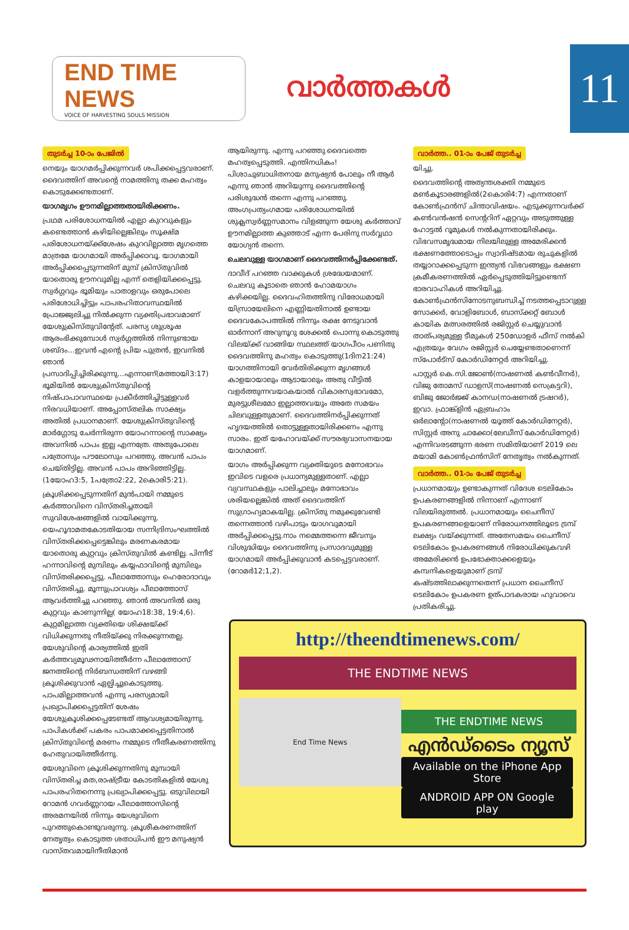END TIME NEWS
VOICE OF HARVESTING SOULS MISSION
വാർത്തകൾ
11
തുടർച്ച 10-ാം പേജിൽ
നെയും യാഗമർപ്പിക്കുന്നവർ ശപിക്കപ്പെട്ടവരാണ്. ദൈവത്തിന് അവന്റെ നാമത്തിനു തക്ക മഹത്വം കൊടുക്കേണ്ടതാണ്.
യാഗമൃഗം ഊനമില്ലാത്തതായിരിക്കണം.
പ്രഥമ പരിശോധനയിൽ എല്ലാ കുറവുകളും കണ്ടെത്താൻ കഴിയില്ലെങ്കിലും സൂക്ഷ്മ പരിശോധനയ്ക്ക്ശേഷം കുറവില്ലാത്ത മൃഗത്തെ മാത്രമേ യാഗമായി അർപ്പിക്കാവൂ. യാഗമായി അർപ്പിക്കപ്പെടുന്നതിന് മുമ്പ് ക്രിസ്തുവിൽ യാതൊരു ഊനവുമില്ല എന്ന് തെളിയിക്കപ്പെട്ടു. സ്വർഗ്ഗവും ഭൂമിയും പാതാളവും ഒരുപോലെ പരിശോധിച്ചിട്ടും പാപരഹിതാവസ്ഥയിൽ പ്രോജ്ജ്വലിച്ചു നിൽക്കുന്ന വ്യക്തിപ്രഭാവമാണ് യേശുക്രിസ്തുവിന്റേത്. പരസ്യ ശുശ്രൂഷ ആരംഭിക്കുമ്പോൾ സ്വർഗ്ഗത്തിൽ നിന്നുണ്ടായ ശബ്ദം...ഇവൻ എന്റെ പ്രിയ പുത്രൻ, ഇവനിൽ ഞാൻ പ്രസാദിപ്പിച്ചിരിക്കുന്നു...എന്നാണ്(മത്തായി3:17) ഭൂമിയിൽ യേശുക്രിസ്തുവിന്റെ നിഷ്പാപാവസ്ഥയെ പ്രകീർത്തിച്ചിട്ടുള്ളവർ നിരവധിയാണ്. അപ്പോസ്തലിക സാക്ഷ്യം അതിൽ പ്രധാനമാണ്. യേശുക്രിസ്തുവിന്റെ മാർഗ്ഗോടു ചേർന്നിരുന്ന യോഹന്നാന്റെ സാക്ഷ്യം അവനിൽ പാപം ഇല്ല എന്നത്രേ. അതുപോലെ പത്രോസും പൗലോസും പറഞ്ഞു. അവൻ പാപം ചെയ്തിട്ടില്ല. അവൻ പാപം അറിഞ്ഞിട്ടില്ല.(1യോഹ3:5, 1പത്രോ2:22, 2കൊരി5:21).
ക്രൂശിക്കപ്പെടുന്നതിന് മുൻപായി നമ്മുടെ കർത്താവിനെ വിസ്തരിച്ചതായി സുവിശേഷങ്ങളിൽ വായിക്കുന്നു. യെഹൂദാമതകോടതിയായ സന്നിദ്രിസംഘത്തിൽ വിസ്തരിക്കപ്പെട്ടെങ്കിലും മരണകരമായ യാതൊരു കുറ്റവും ക്രിസ്തുവിൽ കണ്ടില്ല. പിന്നീട് ഹന്നാവിന്റെ മുമ്പിലും കയ്യഫാവിന്റെ മുമ്പിലും വിസ്തരിക്കപ്പെട്ടു. പീലാത്തോസും ഹെരോദാവും വിസ്തരിച്ചു. മൂന്നുപ്രാവശ്യം പീലാത്തോസ് ആവർത്തിച്ചു പറഞ്ഞു. ഞാൻ അവനിൽ ഒരു കുറ്റവും കാണുന്നില്ല( യോഹ18:38, 19:4,6). കുറ്റമില്ലാത്ത വ്യക്തിയെ ശിക്ഷയ്ക്ക് വിധിക്കുന്നതു നീതിയ്ക്കു നിരക്കുന്നതല്ല. യേശുവിന്റെ കാര്യത്തിൽ ഇതി കർത്തവ്യമൂഢനായിത്തീർന്ന പീലാത്തോസ് ജനത്തിന്റെ നിർബന്ധത്തിന് വഴങ്ങി ക്രൂശിക്കുവാൻ ഏല്പിച്ചുകൊടുത്തു. പാപമില്ലാത്തവൻ എന്നു പരസ്യമായി പ്രഖ്യാപിക്കപ്പെട്ടതിന് ശേഷം യേശുക്രൂശിക്കപ്പെടേണ്ടത് ആവശ്യമായിരുന്നു. പാപികൾക്ക് പകരം പാപമാക്കപ്പെട്ടതിനാൽ ക്രിസ്തുവിന്റെ മരണം നമ്മുടെ നീതീകരണത്തിനു ഹേതുവായിത്തീർന്നു.
യേശുവിനെ ക്രൂശിക്കുന്നതിനു മുമ്പായി വിസ്തരിച്ച മത,രാഷ്ട്രീയ കോടതികളിൽ യേശു പാപരഹിതനെന്നു പ്രഖ്യാപിക്കപ്പെട്ടു. ഒടുവിലായി റോമൻ ഗവർണ്ണറായ പീലാത്തോസിന്റെ അരമനയിൽ നിന്നും യേശുവിനെ പുറത്തുകൊണ്ടുവരുന്നു. ക്രൂശീകരണത്തിന് നേതൃത്വം കൊടുത്ത ശതാധിപൻ ഈ മനുഷ്യൻ വാസ്തവമായിനീതിമാൻ
ആയിരുന്നു. എന്നു പറഞ്ഞു ദൈവത്തെ മഹത്വപ്പെടുത്തി. എന്തിനധികം! പിശാചുബാധിതനായ മനുഷ്യൻ പോലും നീ ആർ എന്നു ഞാൻ അറിയുന്നു ദൈവത്തിന്റെ പരിശുദ്ധൻ തന്നെ എന്നു പറഞ്ഞു. അംഗപ്രത്യംഗമായ പരിശോധനയിൽ ശുക്ലസ്വർണ്ണസമാനം വിളങ്ങുന്ന യേശു കർത്താവ് ഊനമില്ലാത്ത കുഞ്ഞാട് എന്ന പേരിനു സർവ്വഥാ യോഗ്യൻ തന്നെ.
ചെലവുള്ള യാഗമാണ് ദൈവത്തിനർപ്പിക്കേണ്ടത്.
ദാവീദ് പറഞ്ഞ വാക്കുകൾ ശ്രദ്ധേയമാണ്. ചെലവു കൂടാതെ ഞാൻ ഹോമയാഗം കഴിക്കയില്ല. ദൈവഹിതത്തിനു വിരോധമായി യിസ്രായേലിനെ എണ്ണിയതിനാൽ ഉണ്ടായ ദൈവകോപത്തിൽ നിന്നും രക്ഷ നേടുവാൻ ഓർന്നാന് അറുനൂറു ശേക്കൽ പൊന്നു കൊടുത്തു വിലയ്ക്ക് വാങ്ങിയ സ്ഥലത്ത് യാഗപീഠം പണിതു ദൈവത്തിനു മഹത്വം കൊടുത്തു(1ദിന21:24) യാഗത്തിനായി വേർതിരിക്കുന്ന മൃഗങ്ങൾ കാളയായാലും ആടായാലും അതു വീട്ടിൽ വളർത്തുന്നവയാകയാൽ വികാരസ്വഭാവമോ, മുരട്ടുശീലമോ ഇല്ലാത്തവയും അതേ സമയം ചിലവുള്ളതുമാണ്. ദൈവത്തിനർപ്പിക്കുന്നത് ഹൃദയത്തിൽ തൊട്ടുള്ളതായിരിക്കണം എന്നു സാരം. ഇത് യഹോവയ്ക്ക് സൗരഭ്യവാസനയായ യാഗമാണ്.
യാഗം അർപ്പിക്കുന്ന വ്യക്തിയുടെ മനോഭാവം ഇവിടെ വളരെ പ്രധാന്യമുള്ളതാണ്. എല്ലാ വ്യവസ്ഥകളും പാലിച്ചാലും മനോഭാവം ശരിയല്ലെങ്കിൽ അത് ദൈവത്തിന് സുഗ്രാഹ്യമാകയില്ല. ക്രിസ്തു നമുക്കുവേണ്ടി തന്നെത്താൻ വഴിപാടും യാഗവുമായി അർപ്പിക്കപ്പെട്ടു.നാം നമ്മെത്തന്നെ ജീവനും വിശുദ്ധിയും ദൈവത്തിനു പ്രസാദവുമുള്ള യാഗമായി അർപ്പിക്കുവാൻ കടപ്പെട്ടവരാണ്.(റോമർ12;1,2).
വാർത്ത.. 01-ാം പേജ് തുടർച്ച
യിച്ചു.
ദൈവത്തിന്റെ അത്യന്തശക്തി നമ്മുടെ മൺകൂടാരങ്ങളിൽ(2കൊരി4:7) എന്നതാണ് കോൺഫ്രൻസ് ചിന്താവിഷയം. എടുക്കുന്നവർക്ക് കൺവൻഷൻ സെന്ററിന് ഏറ്റവും അടുത്തുള്ള ഹോട്ടൽ റൂമുകൾ നൽകുന്നതായിരിക്കും. വിഭവസമൃദ്ധമായ നിലയിലുള്ള അമേരിക്കൻ ഭക്ഷണത്തോടൊപ്പം സ്വാദിഷ്ടമായ രുചുകളിൽ തയ്യാറാക്കപ്പെടുന്ന ഇന്ത്യൻ വിഭവങ്ങളും ഭക്ഷണ ക്രമീകരണത്തിൽ ഏർപ്പെടുത്തിയിട്ടുണ്ടെന്ന് ഭാരവാഹികൾ അറിയിച്ചു. കോൺഫ്രൻസിനോടനുബന്ധിച്ച് നടത്തപ്പെടാറുള്ള സോക്കർ, വോളിബോൾ, ബാസ്ക്കറ്റ് ബോൾ കായിക മത്സരത്തിൽ രജിസ്റ്റർ ചെയ്യുവാൻ താത്പര്യമുള്ള ടീമുകൾ 250ഡോളർ ഫീസ് നൽകി എത്രയും വേഗം രജിസ്റ്റർ ചെയ്യേണ്ടതാണെന്ന് സ്പോർട്സ് കോർഡിനേറ്റർ അറിയിച്ചു.
പാസ്റ്റർ കെ.സി.ജോൺ(നാഷണൽ കൺവീനർ), വിജു തോമസ് ഡാളസ്(നാഷണൽ സെക്രട്ടറി), ബിജു ജോർജ്ജ് കാനഡ(നാഷണൽ ട്രഷറർ), ഇവാ. ഫ്രാങ്ക്ളിൻ ഏബ്രഹാം ഒർലാന്റോ(നാഷണൽ യൂത്ത് കോർഡിനേറ്റർ), സിസ്റ്റർ അനു ചാക്കോ(ലേഡീസ് കോർഡിനേറ്റർ) എന്നിവരടങ്ങുന്ന ഭരണ സമിതിയാണ് 2019 ലെ മയാമി കോൺഫ്രൻസിന് നേതൃത്വം നൽകുന്നത്.
വാർത്ത.. 01-ാം പേജ് തുടർച്ച
പ്രധാനമായും ഉണ്ടാകുന്നത് വിദേശ ടെലികോം ഉപകരണങ്ങളിൽ നിന്നാണ് എന്നാണ് വിലയിരുത്തൽ. പ്രധാനമായും ചൈനീസ് ഉപകരണങ്ങളെയാണ് നിരോധനത്തിലൂടെ ട്രമ്പ് ലക്ഷ്യം വയ്ക്കുന്നത്. അതേസമയം ചൈനീസ് ടെലികോം ഉപകരണങ്ങൾ നിരോധിക്കുകവഴി അമേരിക്കൻ ഉപഭോക്താക്കളെയും കമ്പനികളെയുമാണ് ട്രമ്പ് കഷ്ടത്തിലാക്കുന്നതെന്ന് പ്രധാന ചൈനീസ് ടെലികോം ഉപകരണ ഉത്പാദകരായ ഹുവാവെ പ്രതികരിച്ചു.
http://theendtimenews.com/
THE ENDTIME NEWS
End Time News
THE ENDTIME NEWS
എൻഡ്ടൈം ന്യൂസ്
Available on the iPhone App Store ANDROID APP ON Google play